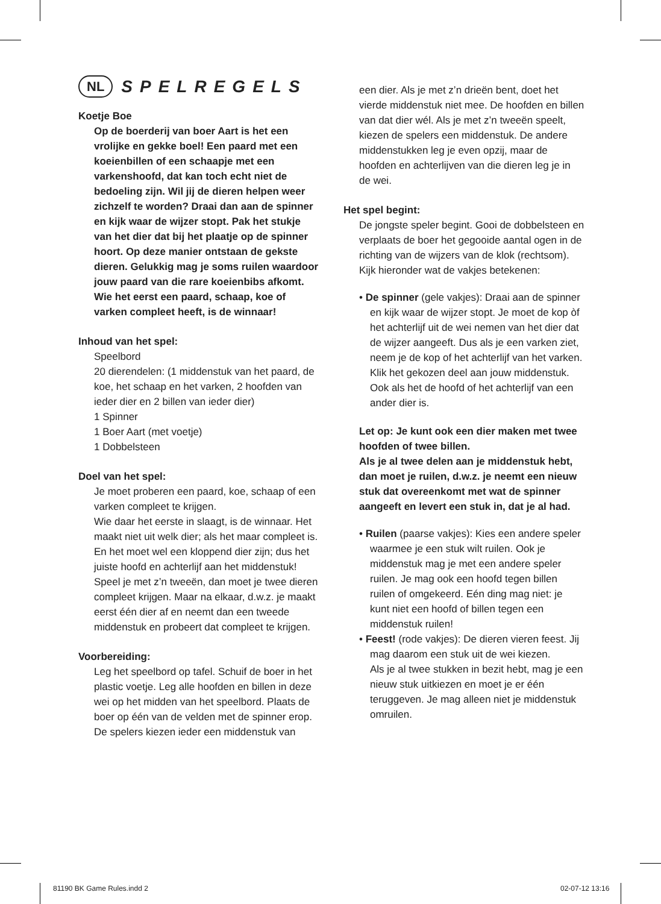NL SPELREGELS
Koetje Boe
Op de boerderij van boer Aart is het een vrolijke en gekke boel! Een paard met een koeienbillen of een schaapje met een varkenshoofd, dat kan toch echt niet de bedoeling zijn. Wil jij de dieren helpen weer zichzelf te worden? Draai dan aan de spinner en kijk waar de wijzer stopt. Pak het stukje van het dier dat bij het plaatje op de spinner hoort. Op deze manier ontstaan de gekste dieren. Gelukkig mag je soms ruilen waardoor jouw paard van die rare koeienbibs afkomt. Wie het eerst een paard, schaap, koe of varken compleet heeft, is de winnaar!
Inhoud van het spel:
Speelbord
20 dierendelen: (1 middenstuk van het paard, de koe, het schaap en het varken, 2 hoofden van ieder dier en 2 billen van ieder dier)
1 Spinner
1 Boer Aart (met voetje)
1 Dobbelsteen
Doel van het spel:
Je moet proberen een paard, koe, schaap of een varken compleet te krijgen.
Wie daar het eerste in slaagt, is de winnaar. Het maakt niet uit welk dier; als het maar compleet is. En het moet wel een kloppend dier zijn; dus het juiste hoofd en achterlijf aan het middenstuk!
Speel je met z’n tweeën, dan moet je twee dieren compleet krijgen. Maar na elkaar, d.w.z. je maakt eerst één dier af en neemt dan een tweede middenstuk en probeert dat compleet te krijgen.
Voorbereiding:
Leg het speelbord op tafel. Schuif de boer in het plastic voetje. Leg alle hoofden en billen in deze wei op het midden van het speelbord. Plaats de boer op één van de velden met de spinner erop.
De spelers kiezen ieder een middenstuk van
een dier. Als je met z’n drieën bent, doet het vierde middenstuk niet mee. De hoofden en billen van dat dier wél. Als je met z’n tweeën speelt, kiezen de spelers een middenstuk. De andere middenstukken leg je even opzij, maar de hoofden en achterlijven van die dieren leg je in de wei.
Het spel begint:
De jongste speler begint. Gooi de dobbelsteen en verplaats de boer het gegooide aantal ogen in de richting van de wijzers van de klok (rechtsom). Kijk hieronder wat de vakjes betekenen:
• De spinner (gele vakjes): Draai aan de spinner en kijk waar de wijzer stopt. Je moet de kop òf het achterlijf uit de wei nemen van het dier dat de wijzer aangeeft. Dus als je een varken ziet, neem je de kop of het achterlijf van het varken.
Klik het gekozen deel aan jouw middenstuk. Ook als het de hoofd of het achterlijf van een ander dier is.
Let op: Je kunt ook een dier maken met twee hoofden of twee billen.
Als je al twee delen aan je middenstuk hebt, dan moet je ruilen, d.w.z. je neemt een nieuw stuk dat overeenkomt met wat de spinner aangeeft en levert een stuk in, dat je al had.
• Ruilen (paarse vakjes): Kies een andere speler waarmee je een stuk wilt ruilen. Ook je middenstuk mag je met een andere speler ruilen. Je mag ook een hoofd tegen billen ruilen of omgekeerd. Eén ding mag niet: je kunt niet een hoofd of billen tegen een middenstuk ruilen!
• Feest! (rode vakjes): De dieren vieren feest. Jij mag daarom een stuk uit de wei kiezen.
Als je al twee stukken in bezit hebt, mag je een nieuw stuk uitkiezen en moet je er één teruggeven. Je mag alleen niet je middenstuk omruilen.
81190 BK Game Rules.indd 2 02-07-12 13:16